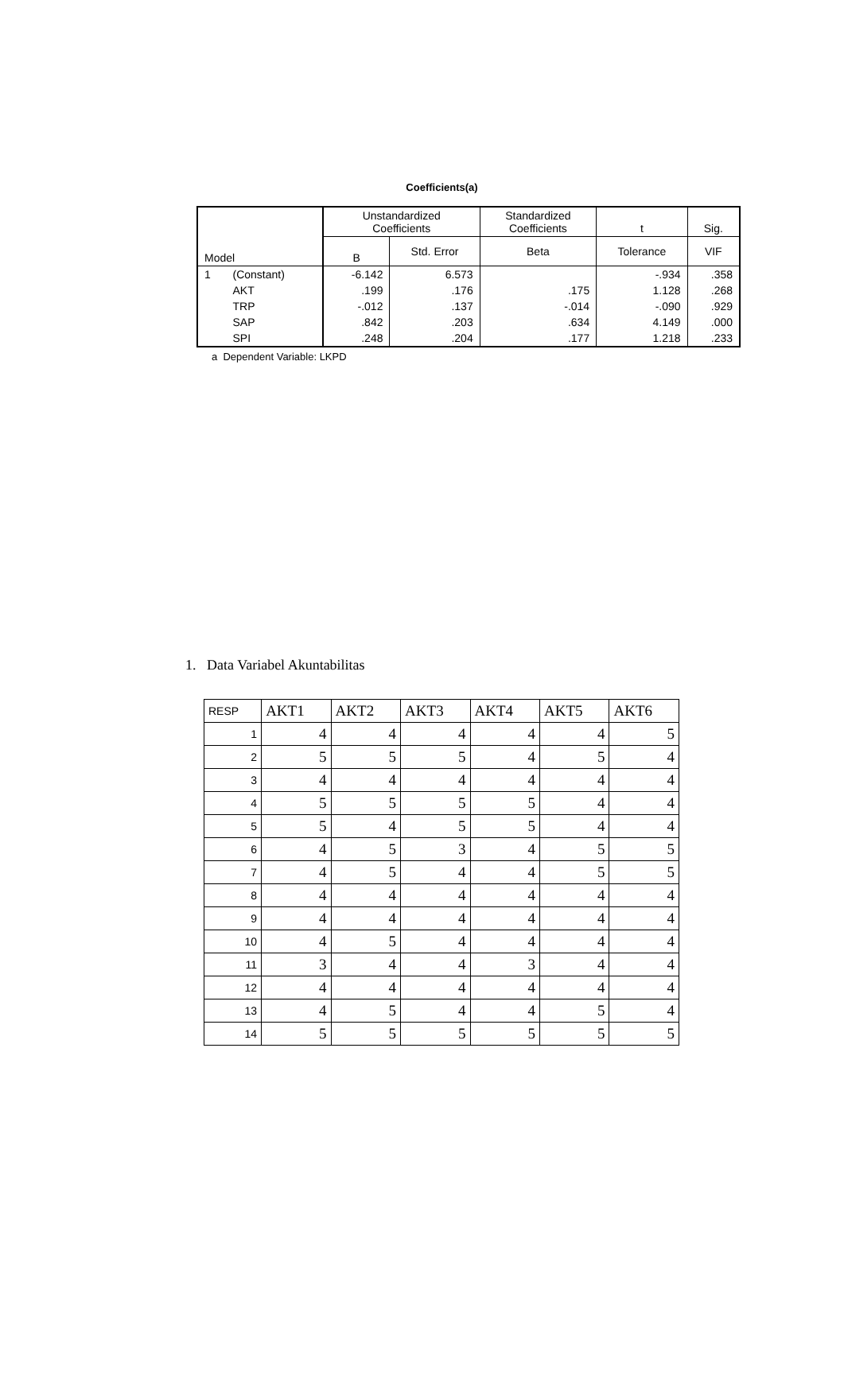Coefficients(a)
| Model | | Unstandardized Coefficients | | Standardized Coefficients | t | Sig. |
| --- | --- | --- | --- | --- | --- | --- |
| | | B | Std. Error | Beta | Tolerance | VIF |
| 1 | (Constant) | -6.142 | 6.573 | | -.934 | .358 |
| | AKT | .199 | .176 | .175 | 1.128 | .268 |
| | TRP | -.012 | .137 | -.014 | -.090 | .929 |
| | SAP | .842 | .203 | .634 | 4.149 | .000 |
| | SPI | .248 | .204 | .177 | 1.218 | .233 |
a Dependent Variable: LKPD
1. Data Variabel Akuntabilitas
| RESP | AKT1 | AKT2 | AKT3 | AKT4 | AKT5 | AKT6 |
| --- | --- | --- | --- | --- | --- | --- |
| 1 | 4 | 4 | 4 | 4 | 4 | 5 |
| 2 | 5 | 5 | 5 | 4 | 5 | 4 |
| 3 | 4 | 4 | 4 | 4 | 4 | 4 |
| 4 | 5 | 5 | 5 | 5 | 4 | 4 |
| 5 | 5 | 4 | 5 | 5 | 4 | 4 |
| 6 | 4 | 5 | 3 | 4 | 5 | 5 |
| 7 | 4 | 5 | 4 | 4 | 5 | 5 |
| 8 | 4 | 4 | 4 | 4 | 4 | 4 |
| 9 | 4 | 4 | 4 | 4 | 4 | 4 |
| 10 | 4 | 5 | 4 | 4 | 4 | 4 |
| 11 | 3 | 4 | 4 | 3 | 4 | 4 |
| 12 | 4 | 4 | 4 | 4 | 4 | 4 |
| 13 | 4 | 5 | 4 | 4 | 5 | 4 |
| 14 | 5 | 5 | 5 | 5 | 5 | 5 |